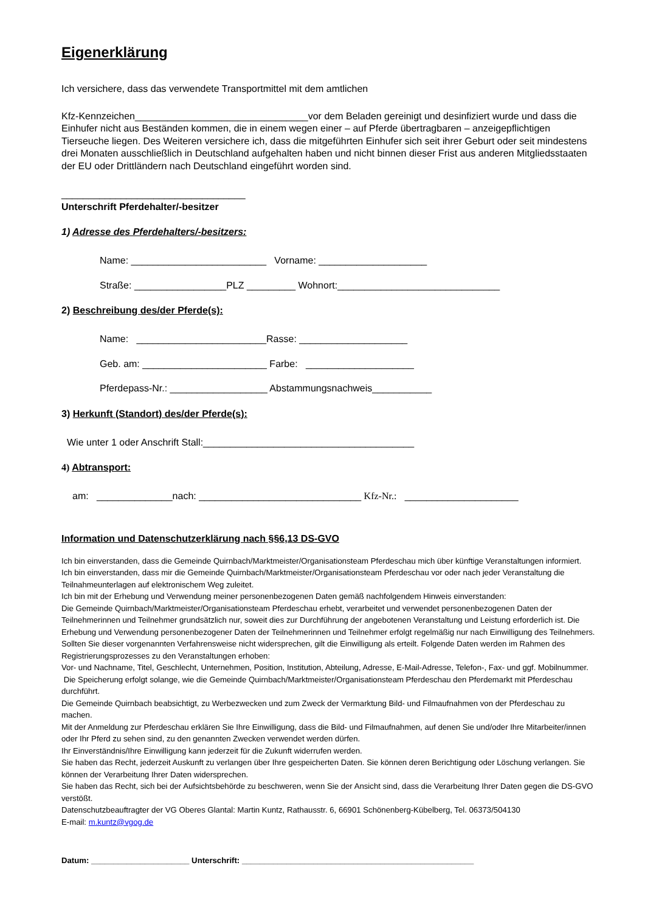Eigenerklärung
Ich versichere, dass das verwendete Transportmittel mit dem amtlichen
Kfz-Kennzeichen________________________________vor dem Beladen gereinigt und desinfiziert wurde und dass die Einhufer nicht aus Beständen kommen, die in einem wegen einer – auf Pferde übertragbaren – anzeigepflichtigen Tierseuche liegen. Des Weiteren versichere ich, dass die mitgeführten Einhufer sich seit ihrer Geburt oder seit mindestens drei Monaten ausschließlich in Deutschland aufgehalten haben und nicht binnen dieser Frist aus anderen Mitgliedsstaaten der EU oder Drittländern nach Deutschland eingeführt worden sind.
__________________________________
Unterschrift Pferdehalter/-besitzer
1) Adresse des Pferdehalters/-besitzers:
Name: _________________________ Vorname: ____________________
Straße: _________________PLZ _________ Wohnort:______________________________
2) Beschreibung des/der Pferde(s):
Name: ________________________Rasse: ____________________
Geb. am: _______________________ Farbe: ____________________
Pferdepass-Nr.: __________________ Abstammungsnachweis___________
3) Herkunft (Standort) des/der Pferde(s):
Wie unter 1 oder Anschrift Stall:_______________________________________
4) Abtransport:
am: ______________nach: ______________________________ Kfz-Nr.: _____________________
Information und Datenschutzerklärung nach §§6,13 DS-GVO
Ich bin einverstanden, dass die Gemeinde Quirnbach/Marktmeister/Organisationsteam Pferdeschau mich über künftige Veranstaltungen informiert.
Ich bin einverstanden, dass mir die Gemeinde Quirnbach/Marktmeister/Organisationsteam Pferdeschau vor oder nach jeder Veranstaltung die Teilnahmeunterlagen auf elektronischem Weg zuleitet.
Ich bin mit der Erhebung und Verwendung meiner personenbezogenen Daten gemäß nachfolgendem Hinweis einverstanden:
Die Gemeinde Quirnbach/Marktmeister/Organisationsteam Pferdeschau erhebt, verarbeitet und verwendet personenbezogenen Daten der Teilnehmerinnen und Teilnehmer grundsätzlich nur, soweit dies zur Durchführung der angebotenen Veranstaltung und Leistung erforderlich ist. Die Erhebung und Verwendung personenbezogener Daten der Teilnehmerinnen und Teilnehmer erfolgt regelmäßig nur nach Einwilligung des Teilnehmers. Sollten Sie dieser vorgenannten Verfahrensweise nicht widersprechen, gilt die Einwilligung als erteilt. Folgende Daten werden im Rahmen des Registrierungsprozesses zu den Veranstaltungen erhoben:
Vor- und Nachname, Titel, Geschlecht, Unternehmen, Position, Institution, Abteilung, Adresse, E-Mail-Adresse, Telefon-, Fax- und ggf. Mobilnummer. Die Speicherung erfolgt solange, wie die Gemeinde Quirnbach/Marktmeister/Organisationsteam Pferdeschau den Pferdemarkt mit Pferdeschau durchführt.
Die Gemeinde Quirnbach beabsichtigt, zu Werbezwecken und zum Zweck der Vermarktung Bild- und Filmaufnahmen von der Pferdeschau zu machen.
Mit der Anmeldung zur Pferdeschau erklären Sie Ihre Einwilligung, dass die Bild- und Filmaufnahmen, auf denen Sie und/oder Ihre Mitarbeiter/innen oder Ihr Pferd zu sehen sind, zu den genannten Zwecken verwendet werden dürfen.
Ihr Einverständnis/Ihre Einwilligung kann jederzeit für die Zukunft widerrufen werden.
Sie haben das Recht, jederzeit Auskunft zu verlangen über Ihre gespeicherten Daten. Sie können deren Berichtigung oder Löschung verlangen. Sie können der Verarbeitung Ihrer Daten widersprechen.
Sie haben das Recht, sich bei der Aufsichtsbehörde zu beschweren, wenn Sie der Ansicht sind, dass die Verarbeitung Ihrer Daten gegen die DS-GVO verstößt.
Datenschutzbeauftragter der VG Oberes Glantal: Martin Kuntz, Rathausstr. 6, 66901 Schönenberg-Kübelberg, Tel. 06373/504130
E-mail: m.kuntz@vgog.de
Datum: ______________________ Unterschrift: ____________________________________________________